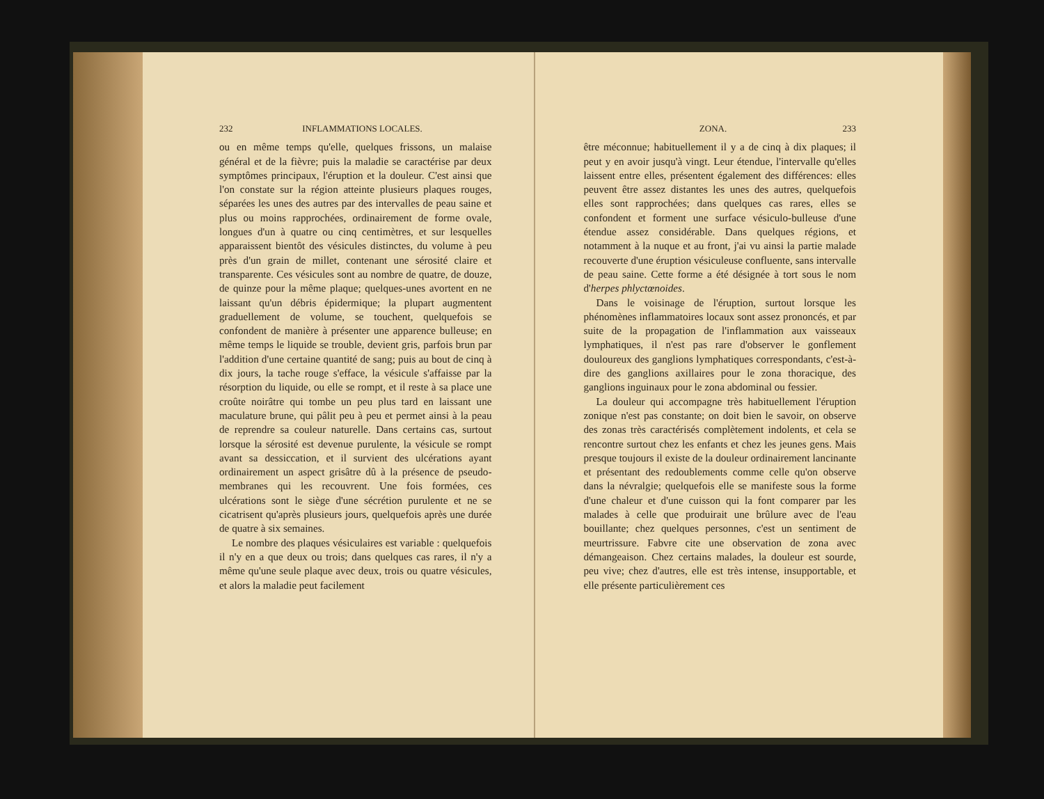232 INFLAMMATIONS LOCALES.
ou en même temps qu'elle, quelques frissons, un malaise général et de la fièvre; puis la maladie se caractérise par deux symptômes principaux, l'éruption et la douleur. C'est ainsi que l'on constate sur la région atteinte plusieurs plaques rouges, séparées les unes des autres par des intervalles de peau saine et plus ou moins rapprochées, ordinairement de forme ovale, longues d'un à quatre ou cinq centimètres, et sur lesquelles apparaissent bientôt des vésicules distinctes, du volume à peu près d'un grain de millet, contenant une sérosité claire et transparente. Ces vésicules sont au nombre de quatre, de douze, de quinze pour la même plaque; quelques-unes avortent en ne laissant qu'un débris épidermique; la plupart augmentent graduellement de volume, se touchent, quelquefois se confondent de manière à présenter une apparence bulleuse; en même temps le liquide se trouble, devient gris, parfois brun par l'addition d'une certaine quantité de sang; puis au bout de cinq à dix jours, la tache rouge s'efface, la vésicule s'affaisse par la résorption du liquide, ou elle se rompt, et il reste à sa place une croûte noirâtre qui tombe un peu plus tard en laissant une maculature brune, qui pâlit peu à peu et permet ainsi à la peau de reprendre sa couleur naturelle. Dans certains cas, surtout lorsque la sérosité est devenue purulente, la vésicule se rompt avant sa dessiccation, et il survient des ulcérations ayant ordinairement un aspect grisâtre dû à la présence de pseudo-membranes qui les recouvrent. Une fois formées, ces ulcérations sont le siège d'une sécrétion purulente et ne se cicatrisent qu'après plusieurs jours, quelquefois après une durée de quatre à six semaines.
Le nombre des plaques vésiculaires est variable : quelquefois il n'y en a que deux ou trois; dans quelques cas rares, il n'y a même qu'une seule plaque avec deux, trois ou quatre vésicules, et alors la maladie peut facilement
ZONA. 233
être méconnue; habituellement il y a de cinq à dix plaques; il peut y en avoir jusqu'à vingt. Leur étendue, l'intervalle qu'elles laissent entre elles, présentent également des différences: elles peuvent être assez distantes les unes des autres, quelquefois elles sont rapprochées; dans quelques cas rares, elles se confondent et forment une surface vésiculo-bulleuse d'une étendue assez considérable. Dans quelques régions, et notamment à la nuque et au front, j'ai vu ainsi la partie malade recouverte d'une éruption vésiculeuse confluente, sans intervalle de peau saine. Cette forme a été désignée à tort sous le nom d'herpes phlyctœnoides.
Dans le voisinage de l'éruption, surtout lorsque les phénomènes inflammatoires locaux sont assez prononcés, et par suite de la propagation de l'inflammation aux vaisseaux lymphatiques, il n'est pas rare d'observer le gonflement douloureux des ganglions lymphatiques correspondants, c'est-à-dire des ganglions axillaires pour le zona thoracique, des ganglions inguinaux pour le zona abdominal ou fessier.
La douleur qui accompagne très habituellement l'éruption zonique n'est pas constante; on doit bien le savoir, on observe des zonas très caractérisés complètement indolents, et cela se rencontre surtout chez les enfants et chez les jeunes gens. Mais presque toujours il existe de la douleur ordinairement lancinante et présentant des redoublements comme celle qu'on observe dans la névralgie; quelquefois elle se manifeste sous la forme d'une chaleur et d'une cuisson qui la font comparer par les malades à celle que produirait une brûlure avec de l'eau bouillante; chez quelques personnes, c'est un sentiment de meurtrissure. Fabvre cite une observation de zona avec démangeaison. Chez certains malades, la douleur est sourde, peu vive; chez d'autres, elle est très intense, insupportable, et elle présente particulièrement ces